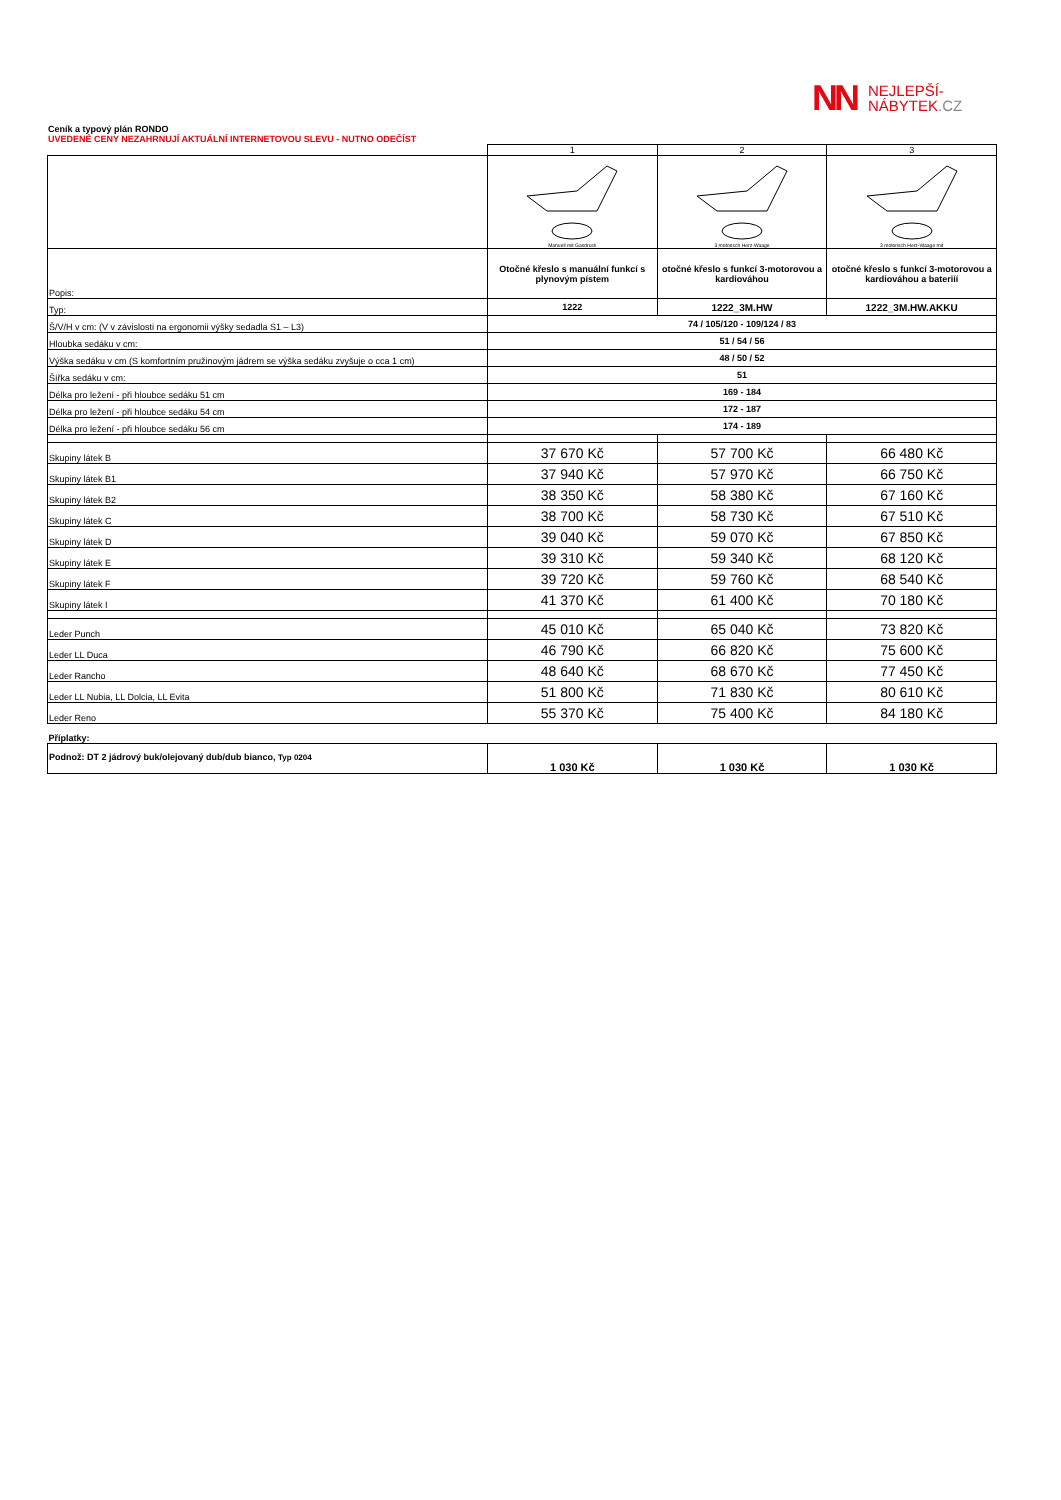NN
NEJLEPŠÍ-
NÁBYTEK.CZ
Ceník a typový plán RONDO
UVEDENÉ CENY NEZAHRNUJÍ AKTUÁLNÍ INTERNETOVOU SLEVU - NUTNO ODEČÍST
| | 1 | 2 | 3 |
| | Manuell mit Gasdruck | 3 motorisch Herz-Waage | 3 motorisch Herz-Waage mit |
| Popis: | Otočné křeslo s manuální funkcí s plynovým pístem | otočné křeslo s funkcí 3-motorovou a kardiováhou | otočné křeslo s funkcí 3-motorovou a kardiováhou a bateriíí |
| Typ: | 1222 | 1222_3M.HW | 1222_3M.HW.AKKU |
| Š/V/H v cm: (V v závislosti na ergonomii výšky sedadla S1 – L3) | 74 / 105/120 - 109/124 / 83 | | |
| Hloubka sedáku v cm: | 51 / 54 / 56 | | |
| Výška sedáku v cm (S komfortním pružinovým jádrem se výška sedáku zvyšuje o cca 1 cm) | 48 / 50 / 52 | | |
| Šířka sedáku v cm: | 51 | | |
| Délka pro ležení - při hloubce sedáku 51 cm | 169 - 184 | | |
| Délka pro ležení - při hloubce sedáku 54 cm | 172 - 187 | | |
| Délka pro ležení - při hloubce sedáku 56 cm | 174 - 189 | | |
| Skupiny látek B | 37 670 Kč | 57 700 Kč | 66 480 Kč |
| Skupiny látek B1 | 37 940 Kč | 57 970 Kč | 66 750 Kč |
| Skupiny látek B2 | 38 350 Kč | 58 380 Kč | 67 160 Kč |
| Skupiny látek C | 38 700 Kč | 58 730 Kč | 67 510 Kč |
| Skupiny látek D | 39 040 Kč | 59 070 Kč | 67 850 Kč |
| Skupiny látek E | 39 310 Kč | 59 340 Kč | 68 120 Kč |
| Skupiny látek F | 39 720 Kč | 59 760 Kč | 68 540 Kč |
| Skupiny látek I | 41 370 Kč | 61 400 Kč | 70 180 Kč |
| Leder Punch | 45 010 Kč | 65 040 Kč | 73 820 Kč |
| Leder LL Duca | 46 790 Kč | 66 820 Kč | 75 600 Kč |
| Leder Rancho | 48 640 Kč | 68 670 Kč | 77 450 Kč |
| Leder LL Nubia, LL Dolcia, LL Evita | 51 800 Kč | 71 830 Kč | 80 610 Kč |
| Leder Reno | 55 370 Kč | 75 400 Kč | 84 180 Kč |
| Příplatky: | | | |
| Podnož: DT 2 jádrový buk/olejovaný dub/dub bianco, Typ 0204 | 1 030 Kč | 1 030 Kč | 1 030 Kč |